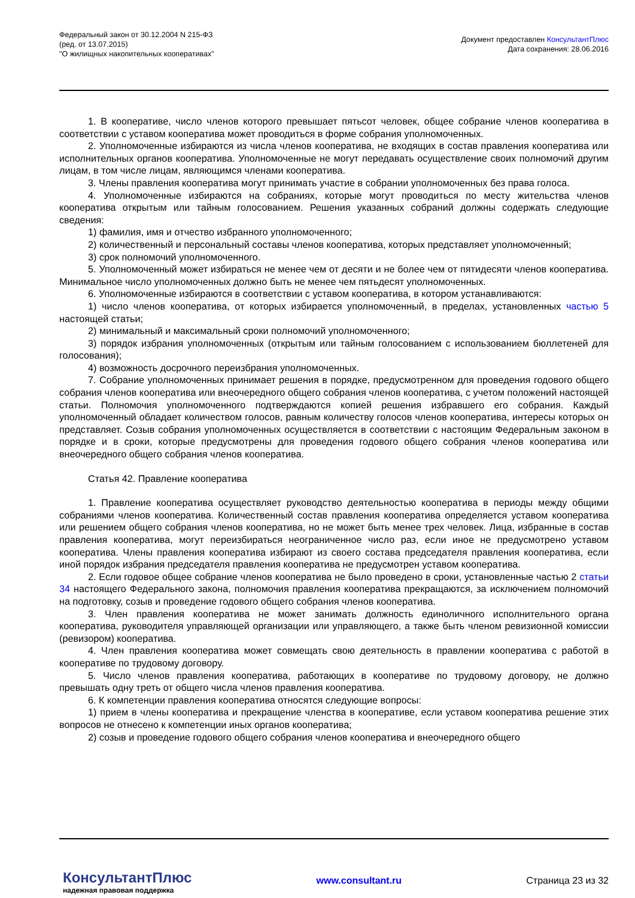Федеральный закон от 30.12.2004 N 215-ФЗ
(ред. от 13.07.2015)
"О жилищных накопительных кооперативах"
Документ предоставлен КонсультантПлюс
Дата сохранения: 28.06.2016
1. В кооперативе, число членов которого превышает пятьсот человек, общее собрание членов кооператива в соответствии с уставом кооператива может проводиться в форме собрания уполномоченных.
2. Уполномоченные избираются из числа членов кооператива, не входящих в состав правления кооператива или исполнительных органов кооператива. Уполномоченные не могут передавать осуществление своих полномочий другим лицам, в том числе лицам, являющимся членами кооператива.
3. Члены правления кооператива могут принимать участие в собрании уполномоченных без права голоса.
4. Уполномоченные избираются на собраниях, которые могут проводиться по месту жительства членов кооператива открытым или тайным голосованием. Решения указанных собраний должны содержать следующие сведения:
1) фамилия, имя и отчество избранного уполномоченного;
2) количественный и персональный составы членов кооператива, которых представляет уполномоченный;
3) срок полномочий уполномоченного.
5. Уполномоченный может избираться не менее чем от десяти и не более чем от пятидесяти членов кооператива. Минимальное число уполномоченных должно быть не менее чем пятьдесят уполномоченных.
6. Уполномоченные избираются в соответствии с уставом кооператива, в котором устанавливаются:
1) число членов кооператива, от которых избирается уполномоченный, в пределах, установленных частью 5 настоящей статьи;
2) минимальный и максимальный сроки полномочий уполномоченного;
3) порядок избрания уполномоченных (открытым или тайным голосованием с использованием бюллетеней для голосования);
4) возможность досрочного переизбрания уполномоченных.
7. Собрание уполномоченных принимает решения в порядке, предусмотренном для проведения годового общего собрания членов кооператива или внеочередного общего собрания членов кооператива, с учетом положений настоящей статьи. Полномочия уполномоченного подтверждаются копией решения избравшего его собрания. Каждый уполномоченный обладает количеством голосов, равным количеству голосов членов кооператива, интересы которых он представляет. Созыв собрания уполномоченных осуществляется в соответствии с настоящим Федеральным законом в порядке и в сроки, которые предусмотрены для проведения годового общего собрания членов кооператива или внеочередного общего собрания членов кооператива.
Статья 42. Правление кооператива
1. Правление кооператива осуществляет руководство деятельностью кооператива в периоды между общими собраниями членов кооператива. Количественный состав правления кооператива определяется уставом кооператива или решением общего собрания членов кооператива, но не может быть менее трех человек. Лица, избранные в состав правления кооператива, могут переизбираться неограниченное число раз, если иное не предусмотрено уставом кооператива. Члены правления кооператива избирают из своего состава председателя правления кооператива, если иной порядок избрания председателя правления кооператива не предусмотрен уставом кооператива.
2. Если годовое общее собрание членов кооператива не было проведено в сроки, установленные частью 2 статьи 34 настоящего Федерального закона, полномочия правления кооператива прекращаются, за исключением полномочий на подготовку, созыв и проведение годового общего собрания членов кооператива.
3. Член правления кооператива не может занимать должность единоличного исполнительного органа кооператива, руководителя управляющей организации или управляющего, а также быть членом ревизионной комиссии (ревизором) кооператива.
4. Член правления кооператива может совмещать свою деятельность в правлении кооператива с работой в кооперативе по трудовому договору.
5. Число членов правления кооператива, работающих в кооперативе по трудовому договору, не должно превышать одну треть от общего числа членов правления кооператива.
6. К компетенции правления кооператива относятся следующие вопросы:
1) прием в члены кооператива и прекращение членства в кооперативе, если уставом кооператива решение этих вопросов не отнесено к компетенции иных органов кооператива;
2) созыв и проведение годового общего собрания членов кооператива и внеочередного общего
КонсультантПлюс
надежная правовая поддержка
www.consultant.ru Страница 23 из 32